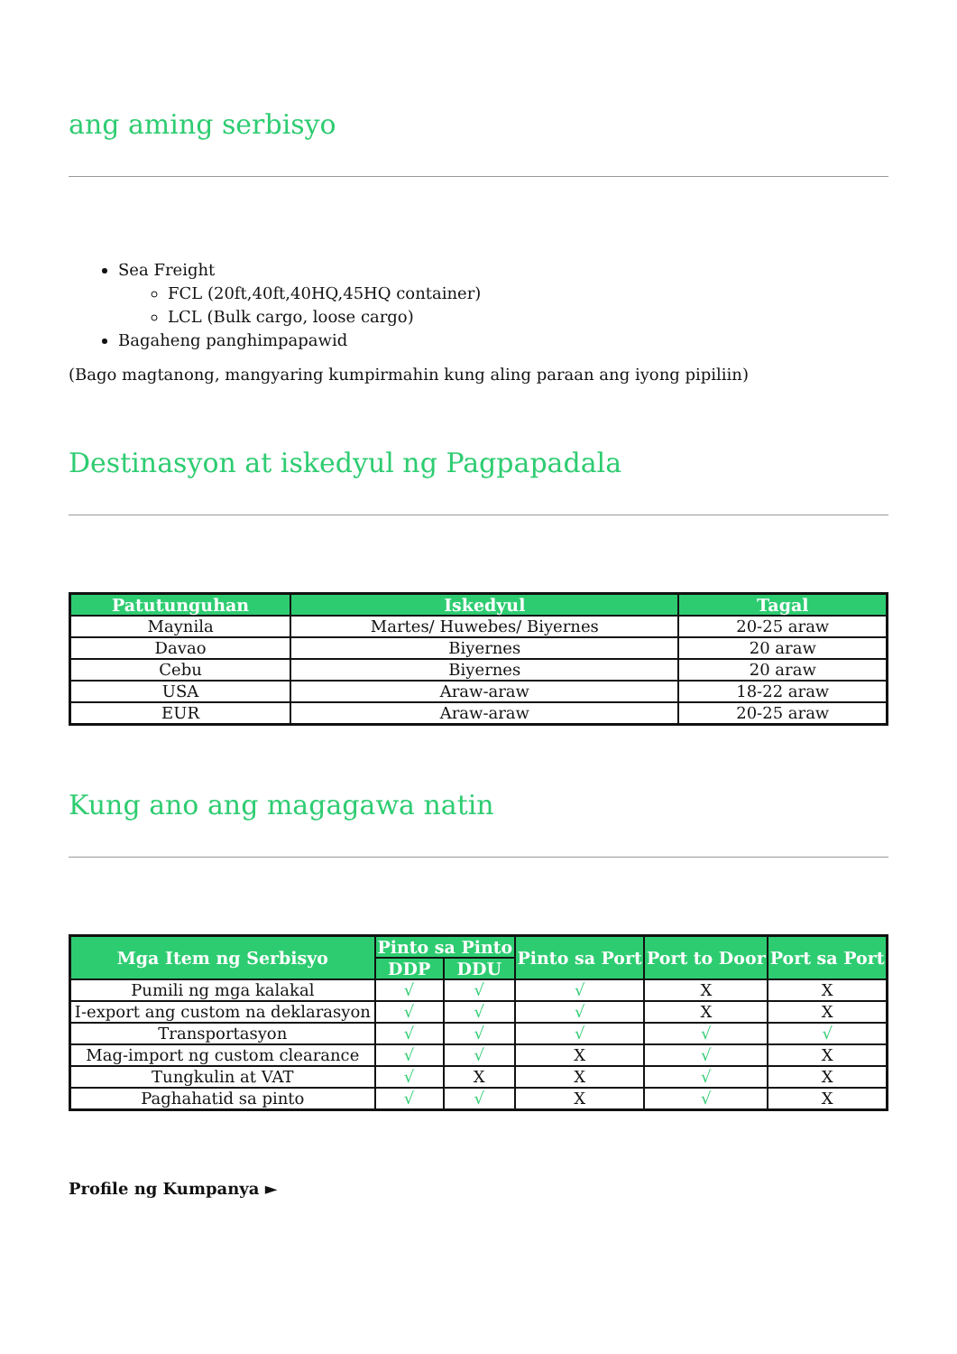ang aming serbisyo
Sea Freight
FCL (20ft,40ft,40HQ,45HQ container)
LCL (Bulk cargo, loose cargo)
Bagaheng panghimpapawid
(Bago magtanong, mangyaring kumpirmahin kung aling paraan ang iyong pipiliin)
Destinasyon at iskedyul ng Pagpapadala
| Patutunguhan | Iskedyul | Tagal |
| --- | --- | --- |
| Maynila | Martes/ Huwebes/ Biyernes | 20-25 araw |
| Davao | Biyernes | 20 araw |
| Cebu | Biyernes | 20 araw |
| USA | Araw-araw | 18-22 araw |
| EUR | Araw-araw | 20-25 araw |
Kung ano ang magagawa natin
| Mga Item ng Serbisyo | Pinto sa Pinto | | Pinto sa Port | Port to Door | Port sa Port |
| --- | --- | --- | --- | --- | --- |
| | DDP | DDU | | | |
| Pumili ng mga kalakal | √ | √ | √ | X | X |
| I-export ang custom na deklarasyon | √ | √ | √ | X | X |
| Transportasyon | √ | √ | √ | √ | √ |
| Mag-import ng custom clearance | √ | √ | X | √ | X |
| Tungkulin at VAT | √ | X | X | √ | X |
| Paghahatid sa pinto | √ | √ | X | √ | X |
Profile ng Kumpanya ►